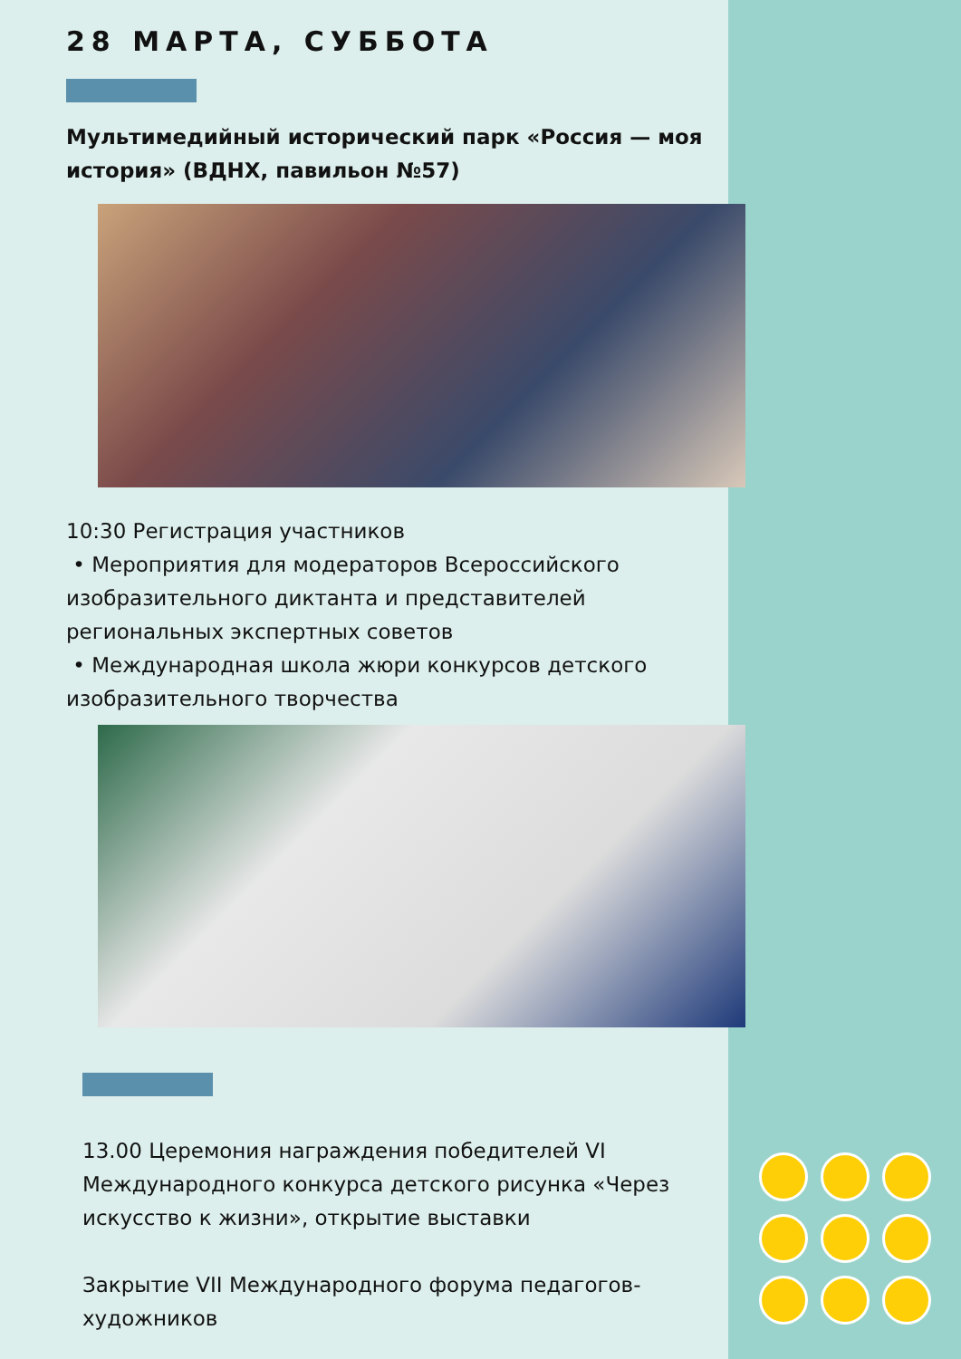28 МАРТА, СУББОТА
Мультимедийный исторический парк «Россия — моя история» (ВДНХ, павильон №57)
10:30 Регистрация участников
• Мероприятия для модераторов Всероссийского изобразительного диктанта и представителей региональных экспертных советов
• Международная школа жюри конкурсов детского изобразительного творчества
13.00 Церемония награждения победителей VI Международного конкурса детского рисунка «Через искусство к жизни», открытие выставки
Закрытие VII Международного форума педагогов-художников